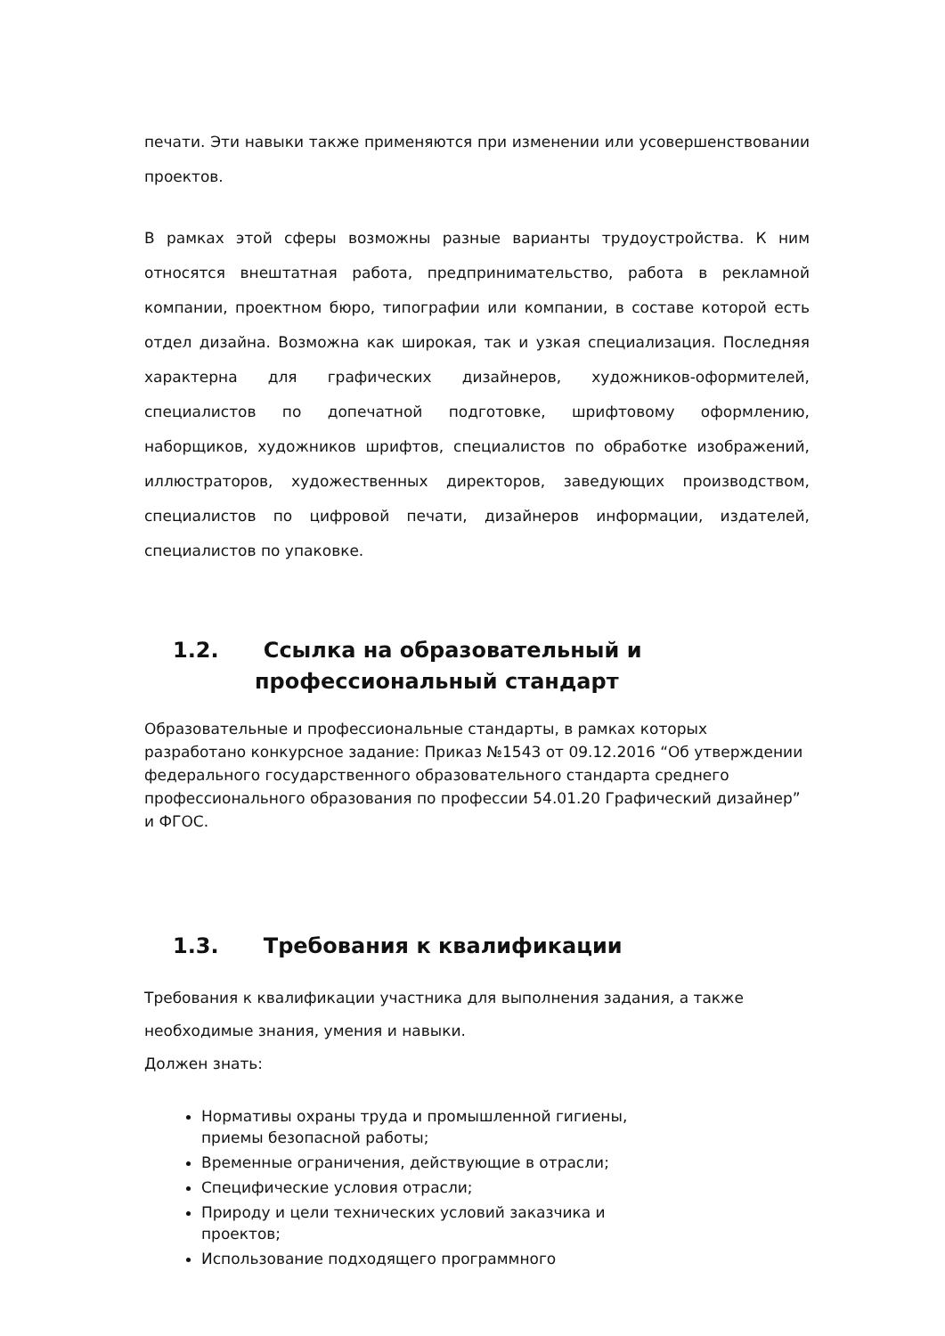печати. Эти навыки также применяются при изменении или усовершенствовании проектов.
В рамках этой сферы возможны разные варианты трудоустройства. К ним относятся внештатная работа, предпринимательство, работа в рекламной компании, проектном бюро, типографии или компании, в составе которой есть отдел дизайна. Возможна как широкая, так и узкая специализация. Последняя характерна для графических дизайнеров, художников-оформителей, специалистов по допечатной подготовке, шрифтовому оформлению, наборщиков, художников шрифтов, специалистов по обработке изображений, иллюстраторов, художественных директоров, заведующих производством, специалистов по цифровой печати, дизайнеров информации, издателей, специалистов по упаковке.
1.2. Ссылка на образовательный и
профессиональный стандарт
Образовательные и профессиональные стандарты, в рамках которых разработано конкурсное задание: Приказ №1543 от 09.12.2016 “Об утверждении федерального государственного образовательного стандарта среднего профессионального образования по профессии 54.01.20 Графический дизайнер” и ФГОС.
1.3. Требования к квалификации
Требования к квалификации участника для выполнения задания, а также необходимые знания, умения и навыки.
Должен знать:
Нормативы охраны труда и промышленной гигиены,
приемы безопасной работы;
Временные ограничения, действующие в отрасли;
Специфические условия отрасли;
Природу и цели технических условий заказчика и
проектов;
Использование подходящего программного